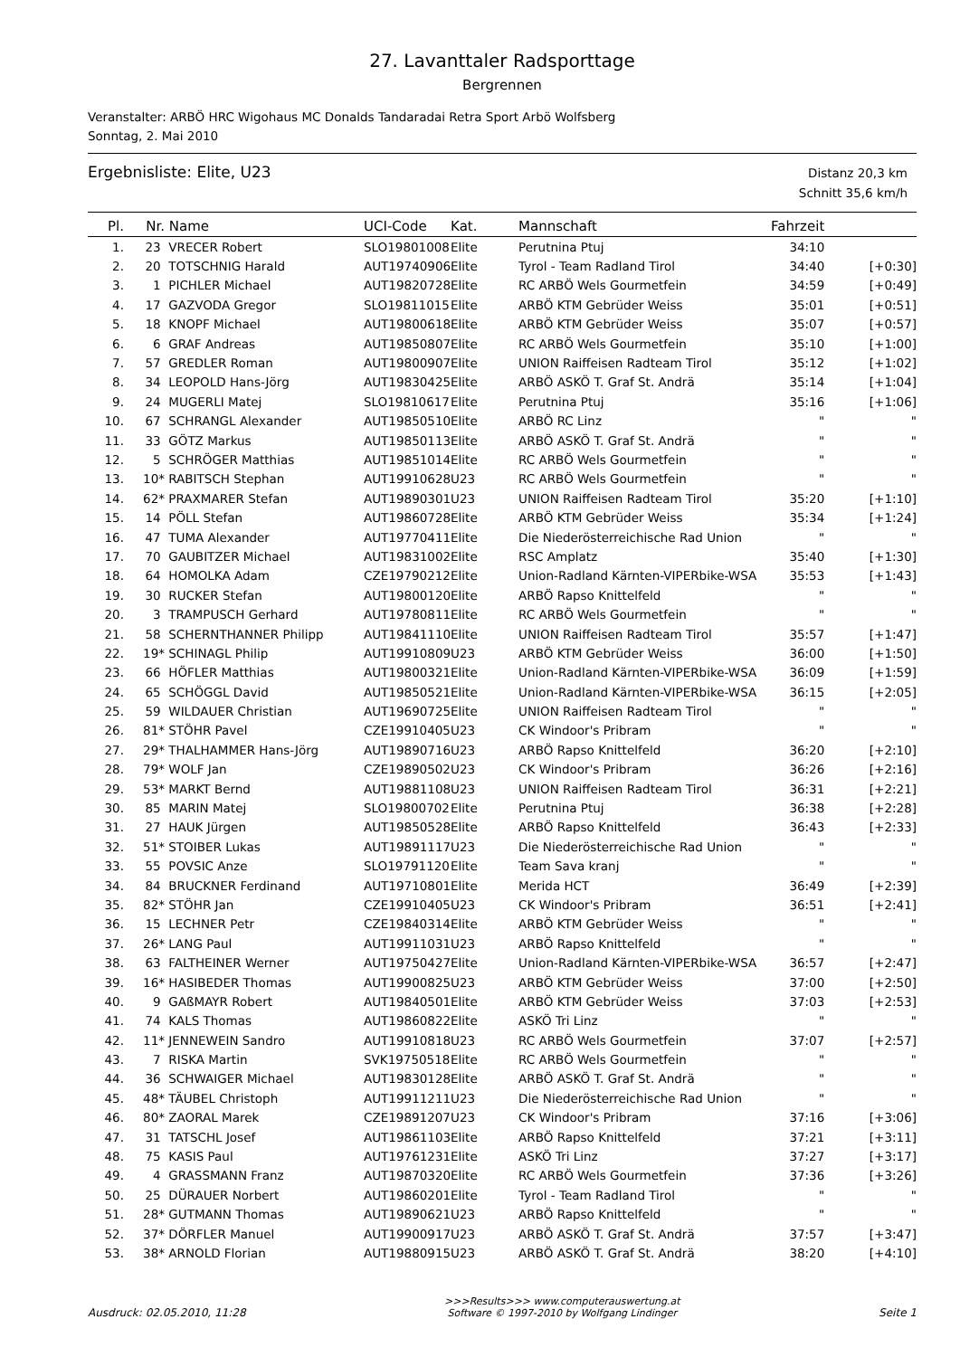27. Lavanttaler Radsporttage
Bergrennen
Veranstalter: ARBÖ HRC Wigohaus MC Donalds Tandaradai Retra Sport Arbö Wolfsberg
Sonntag, 2. Mai 2010
Ergebnisliste: Elite, U23
Distanz 20,3 km
Schnitt 35,6 km/h
| Pl. | Nr. | Name | UCI-Code | Kat. | Mannschaft | Fahrzeit | |
| --- | --- | --- | --- | --- | --- | --- | --- |
| 1. | 23 | VRECER Robert | SLO19801008 | Elite | Perutnina Ptuj | 34:10 | |
| 2. | 20 | TOTSCHNIG Harald | AUT19740906 | Elite | Tyrol - Team Radland Tirol | 34:40 | [+0:30] |
| 3. | 1 | PICHLER Michael | AUT19820728 | Elite | RC ARBÖ Wels Gourmetfein | 34:59 | [+0:49] |
| 4. | 17 | GAZVODA Gregor | SLO19811015 | Elite | ARBÖ KTM Gebrüder Weiss | 35:01 | [+0:51] |
| 5. | 18 | KNOPF Michael | AUT19800618 | Elite | ARBÖ KTM Gebrüder Weiss | 35:07 | [+0:57] |
| 6. | 6 | GRAF Andreas | AUT19850807 | Elite | RC ARBÖ Wels Gourmetfein | 35:10 | [+1:00] |
| 7. | 57 | GREDLER Roman | AUT19800907 | Elite | UNION Raiffeisen Radteam Tirol | 35:12 | [+1:02] |
| 8. | 34 | LEOPOLD Hans-Jörg | AUT19830425 | Elite | ARBÖ ASKÖ T. Graf St. Andrä | 35:14 | [+1:04] |
| 9. | 24 | MUGERLI Matej | SLO19810617 | Elite | Perutnina Ptuj | 35:16 | [+1:06] |
| 10. | 67 | SCHRANGL Alexander | AUT19850510 | Elite | ARBÖ RC Linz | " | " |
| 11. | 33 | GÖTZ Markus | AUT19850113 | Elite | ARBÖ ASKÖ T. Graf St. Andrä | " | " |
| 12. | 5 | SCHRÖGER Matthias | AUT19851014 | Elite | RC ARBÖ Wels Gourmetfein | " | " |
| 13. | 10* | RABITSCH Stephan | AUT19910628 | U23 | RC ARBÖ Wels Gourmetfein | " | " |
| 14. | 62* | PRAXMARER Stefan | AUT19890301 | U23 | UNION Raiffeisen Radteam Tirol | 35:20 | [+1:10] |
| 15. | 14 | PÖLL Stefan | AUT19860728 | Elite | ARBÖ KTM Gebrüder Weiss | 35:34 | [+1:24] |
| 16. | 47 | TUMA Alexander | AUT19770411 | Elite | Die Niederösterreichische Rad Union | " | " |
| 17. | 70 | GAUBITZER Michael | AUT19831002 | Elite | RSC Amplatz | 35:40 | [+1:30] |
| 18. | 64 | HOMOLKA Adam | CZE19790212 | Elite | Union-Radland Kärnten-VIPERbike-WSA | 35:53 | [+1:43] |
| 19. | 30 | RUCKER Stefan | AUT19800120 | Elite | ARBÖ Rapso Knittelfeld | " | " |
| 20. | 3 | TRAMPUSCH Gerhard | AUT19780811 | Elite | RC ARBÖ Wels Gourmetfein | " | " |
| 21. | 58 | SCHERNTHANNER Philipp | AUT19841110 | Elite | UNION Raiffeisen Radteam Tirol | 35:57 | [+1:47] |
| 22. | 19* | SCHINAGL Philip | AUT19910809 | U23 | ARBÖ KTM Gebrüder Weiss | 36:00 | [+1:50] |
| 23. | 66 | HÖFLER Matthias | AUT19800321 | Elite | Union-Radland Kärnten-VIPERbike-WSA | 36:09 | [+1:59] |
| 24. | 65 | SCHÖGGL David | AUT19850521 | Elite | Union-Radland Kärnten-VIPERbike-WSA | 36:15 | [+2:05] |
| 25. | 59 | WILDAUER Christian | AUT19690725 | Elite | UNION Raiffeisen Radteam Tirol | " | " |
| 26. | 81* | STÖHR Pavel | CZE19910405 | U23 | CK Windoor's Pribram | " | " |
| 27. | 29* | THALHAMMER Hans-Jörg | AUT19890716 | U23 | ARBÖ Rapso Knittelfeld | 36:20 | [+2:10] |
| 28. | 79* | WOLF Jan | CZE19890502 | U23 | CK Windoor's Pribram | 36:26 | [+2:16] |
| 29. | 53* | MARKT Bernd | AUT19881108 | U23 | UNION Raiffeisen Radteam Tirol | 36:31 | [+2:21] |
| 30. | 85 | MARIN Matej | SLO19800702 | Elite | Perutnina Ptuj | 36:38 | [+2:28] |
| 31. | 27 | HAUK Jürgen | AUT19850528 | Elite | ARBÖ Rapso Knittelfeld | 36:43 | [+2:33] |
| 32. | 51* | STOIBER Lukas | AUT19891117 | U23 | Die Niederösterreichische Rad Union | " | " |
| 33. | 55 | POVSIC Anze | SLO19791120 | Elite | Team Sava kranj | " | " |
| 34. | 84 | BRUCKNER Ferdinand | AUT19710801 | Elite | Merida HCT | 36:49 | [+2:39] |
| 35. | 82* | STÖHR Jan | CZE19910405 | U23 | CK Windoor's Pribram | 36:51 | [+2:41] |
| 36. | 15 | LECHNER Petr | CZE19840314 | Elite | ARBÖ KTM Gebrüder Weiss | " | " |
| 37. | 26* | LANG Paul | AUT19911031 | U23 | ARBÖ Rapso Knittelfeld | " | " |
| 38. | 63 | FALTHEINER Werner | AUT19750427 | Elite | Union-Radland Kärnten-VIPERbike-WSA | 36:57 | [+2:47] |
| 39. | 16* | HASIBEDER Thomas | AUT19900825 | U23 | ARBÖ KTM Gebrüder Weiss | 37:00 | [+2:50] |
| 40. | 9 | GAßMAYR Robert | AUT19840501 | Elite | ARBÖ KTM Gebrüder Weiss | 37:03 | [+2:53] |
| 41. | 74 | KALS Thomas | AUT19860822 | Elite | ASKÖ Tri Linz | " | " |
| 42. | 11* | JENNEWEIN Sandro | AUT19910818 | U23 | RC ARBÖ Wels Gourmetfein | 37:07 | [+2:57] |
| 43. | 7 | RISKA Martin | SVK19750518 | Elite | RC ARBÖ Wels Gourmetfein | " | " |
| 44. | 36 | SCHWAIGER Michael | AUT19830128 | Elite | ARBÖ ASKÖ T. Graf St. Andrä | " | " |
| 45. | 48* | TÄUBEL Christoph | AUT19911211 | U23 | Die Niederösterreichische Rad Union | " | " |
| 46. | 80* | ZAORAL Marek | CZE19891207 | U23 | CK Windoor's Pribram | 37:16 | [+3:06] |
| 47. | 31 | TATSCHL Josef | AUT19861103 | Elite | ARBÖ Rapso Knittelfeld | 37:21 | [+3:11] |
| 48. | 75 | KASIS Paul | AUT19761231 | Elite | ASKÖ Tri Linz | 37:27 | [+3:17] |
| 49. | 4 | GRASSMANN Franz | AUT19870320 | Elite | RC ARBÖ Wels Gourmetfein | 37:36 | [+3:26] |
| 50. | 25 | DÜRAUER Norbert | AUT19860201 | Elite | Tyrol - Team Radland Tirol | " | " |
| 51. | 28* | GUTMANN Thomas | AUT19890621 | U23 | ARBÖ Rapso Knittelfeld | " | " |
| 52. | 37* | DÖRFLER Manuel | AUT19900917 | U23 | ARBÖ ASKÖ T. Graf St. Andrä | 37:57 | [+3:47] |
| 53. | 38* | ARNOLD Florian | AUT19880915 | U23 | ARBÖ ASKÖ T. Graf St. Andrä | 38:20 | [+4:10] |
Ausdruck: 02.05.2010, 11:28
>>>Results>>> www.computerauswertung.at
Software © 1997-2010 by Wolfgang Lindinger
Seite 1